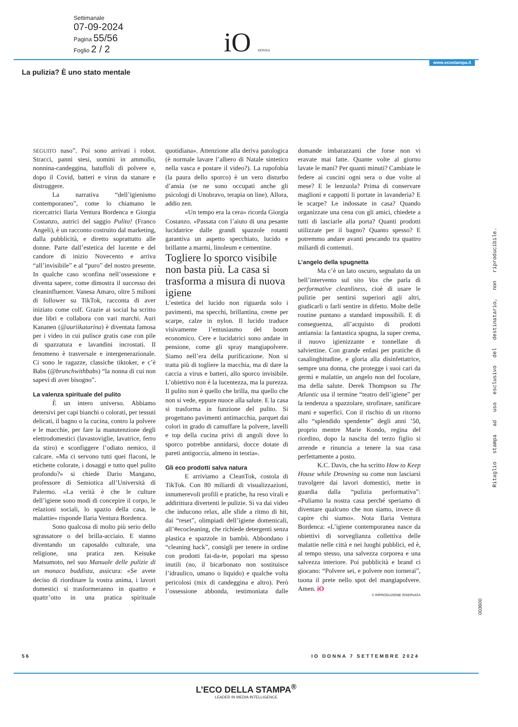Settimanale
07-09-2024
Pagina 55/56
Foglio 2 / 2
iO DONNA
www.ecostampa.it
La pulizia? È uno stato mentale
SEGUITO naso”. Poi sono arrivati i robot. Stracci, panni stesi, uomini in ammollo, nonnina-candeggina, batuffoli di polvere e, dopo il Covid, batteri e virus da stanare e distruggere.
La narrativa “dell’igienismo contemporaneo”, come lo chiamano le ricercatrici Ilaria Ventura Bordenca e Giorgia Costanzo, autrici del saggio Pulito! (Franco Angeli), è un racconto costruito dal marketing, dalla pubblicità, e diretto soprattutto alle donne. Parte dall’estetica del lucente e del candore di inizio Novecento e arriva “all’invisibile” e al “puro” del nostro presente. In qualche caso sconfina nell’ossessione e diventa sapere, come dimostra il successo dei cleaninfluencer. Vanesa Amaro, oltre 5 milioni di follower su TikTok, racconta di aver iniziato come colf. Grazie ai social ha scritto due libri e collabora con vari marchi. Auri Kananen (@auriikatarina) è diventata famosa per i video in cui pulisce gratis case con pile di spazzatura e lavandini incrostati. Il fenomeno è trasversale e intergenerazionale. Ci sono le ragazze, classiche tiktoker, e c’è Babs (@brunchwithbabs) “la nonna di cui non sapevi di aver bisogno”.
La valenza spirituale del pulito
È un intero universo. Abbiamo detersivi per capi bianchi o colorati, per tessuti delicati, il bagno o la cucina, contro la polvere e le macchie, per fare la manutenzione degli elettrodomestici (lavastoviglie, lavatrice, ferro da stiro) e sconfiggere l’odiato nemico, il calcare. «Ma ci servono tutti quei flaconi, le etichette colorate, i dosaggi e tutto quel pulito profondo?» si chiede Dario Mangano, professore di Semiotica all’Università di Palermo. «La verità è che le culture dell’igiene sono modi di concepire il corpo, le relazioni sociali, lo spazio della casa, le malattie» risponde Ilaria Ventura Bordenca.
Sono qualcosa di molto più serio dello sgrassatore o del brilla-acciaio. E stanno diventando un caposaldo culturale, una religione, una pratica zen. Keisuke Matsumoto, nel suo Manuale delle pulizie di un monaco buddista, assicura: «Se avete deciso di riordinare la vostra anima, i lavori domestici si trasformeranno in quattro e quattr’otto in una pratica spirituale quotidiana». Attenzione alla deriva patologica (è normale lavare l’albero di Natale sintetico nella vasca e postare il video?). La rupofobia (la paura dello sporco) è un vero disturbo d’ansia (se ne sono occupati anche gli psicologi di Unobravo, terapia on line). Allora, addio zen.
«Un tempo era la cera» ricorda Giorgia Costanzo. «Passata con l’aiuto di una pesante lucidatrice dalle grandi spazzole rotanti garantiva un aspetto specchiato, lucido e brillante a marmi, linoleum e cementine.
Togliere lo sporco visibile non basta più. La casa si trasforma a misura di nuova igiene
L’estetica del lucido non riguarda solo i pavimenti, ma specchi, brillantina, creme per scarpe, calze in nylon. Il lucido traduce visivamente l’entusiasmo del boom economico. Cere e lucidatrici sono andate in pensione, come gli spray mangiapolvere. Siamo nell’era della purificazione. Non si tratta più di togliere la macchia, ma di dare la caccia a virus e batteri, allo sporco invisibile. L’obiettivo non è la lucentezza, ma la purezza. Il pulito non è quello che brilla, ma quello che non si vede, eppure nuoce alla salute. E la casa si trasforma in funzione del pulito. Si progettano pavimenti antimacchia, parquet dai colori in grado di camuffare la polvere, lavelli e top della cucina privi di angoli dove lo sporco potrebbe annidarsi, docce dotate di pareti antigoccia, almeno in teoria».
Gli eco prodotti salva natura
E arriviamo a CleanTok, costola di TikTok. Con 80 miliardi di visualizzazioni, innumerevoli profili e pratiche, ha reso virali e addirittura divertenti le pulizie. Si va dai video che inducono relax, alle sfide a ritmo di hit, dai “reset”, olimpiadi dell’igiene domenicali, all’#ecocleaning, che richiede detergenti senza plastica e spazzole in bambù. Abbondano i “cleaning hack”, consigli per tenere in ordine con prodotti fai-da-te, popolari ma spesso inutili (no, il bicarbonato non sostituisce l’idraulico, umano o liquido) e qualche volta pericolosi (mix di candeggina e altro). Però l’ossessione abbonda, testimoniata dalle domande imbarazzanti che forse non vi eravate mai fatte. Quante volte al giorno lavate le mani? Per quanti minuti? Cambiate le federe ai cuscini ogni sera o due volte al mese? E le lenzuola? Prima di conservare maglioni e cappotti li portate in lavanderia? E le scarpe? Le indossate in casa? Quando organizzate una cena con gli amici, chiedete a tutti di lasciarle alla porta? Quanti prodotti utilizzate per il bagno? Quanto spesso? E potremmo andare avanti pescando tra quattro miliardi di contenuti.
L’angelo della spugnetta
Ma c’è un lato oscuro, segnalato da un bell’intervento sul sito Vox che parla di performative cleanliness, cioè di usare le pulizie per sentirsi superiori agli altri, giudicarli o farli sentire in difetto. Molte delle routine puntano a standard impossibili. E di conseguenza, all’acquisto di prodotti antiansia: la fantastica spugna, la super crema, il nuovo igienizzante e tonnellate di salviettine. Con grande enfasi per pratiche di casalinghitudine, e gloria alla disinfettatrice, sempre una donna, che protegge i suoi cari da germi e malattie, un angelo non del focolare, ma della salute. Derek Thompson su The Atlantic usa il termine “teatro dell’igiene” per la tendenza a spazzolare, strofinare, sanificare mani e superfici. Con il rischio di un ritorno allo “splendido spendente” degli anni ’50, proprio mentre Marie Kondo, regina del riordino, dopo la nascita del terzo figlio si arrende e rinuncia a tenere la sua casa perfettamente a posto.
K.C. Davis, che ha scritto How to Keep House while Drowning su come non lasciarsi travolgere dai lavori domestici, mette in guardia dalla “pulizia performativa”: «Puliamo la nostra casa perché speriamo di diventare qualcuno che non siamo, invece di capire chi siamo». Nota Ilaria Ventura Bordenca: «L’igiene contemporanea nasce da obiettivi di sorveglianza collettiva delle malattie nelle città e nei luoghi pubblici, ed è, al tempo stesso, una salvezza corporea e una salvezza interiore. Poi pubblicità e brand ci giocano: “Polvere sei, e polvere non tornerai”, tuona il prete nello spot del mangiapolvere. Amen. iO
© RIPRODUZIONE RISERVATA
Ritaglio stampa ad uso esclusivo del destinatario, non riproducibile.
003600
56 IO DONNA 7 SETTEMBRE 2024
L’ECO DELLA STAMPA<sup>®</sup>
LEADER IN MEDIA INTELLIGENCE